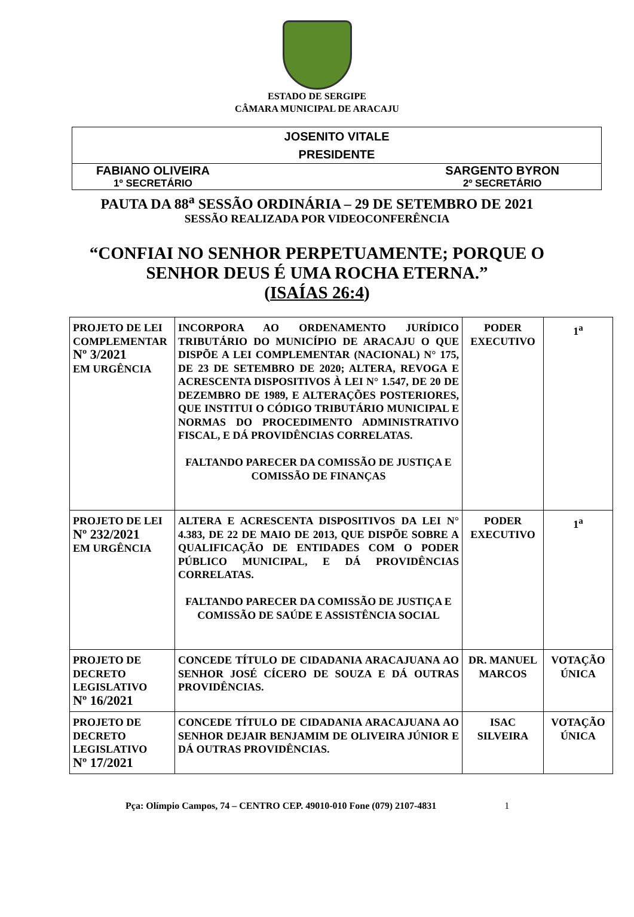ESTADO DE SERGIPE
CÂMARA MUNICIPAL DE ARACAJU
JOSENITO VITALE
PRESIDENTE
FABIANO OLIVEIRA
1º SECRETÁRIO
SARGENTO BYRON
2º SECRETÁRIO
PAUTA DA 88<sup>a</sup> SESSÃO ORDINÁRIA – 29 DE SETEMBRO DE 2021
SESSÃO REALIZADA POR VIDEOCONFERÊNCIA
“CONFIAI NO SENHOR PERPETUAMENTE; PORQUE O
SENHOR DEUS É UMA ROCHA ETERNA.”
(ISAÍAS 26:4)
| PROJETO DE LEI COMPLEMENTAR Nº 3/2021 EM URGÊNCIA | INCORPORA AO ORDENAMENTO JURÍDICO TRIBUTÁRIO DO MUNICÍPIO DE ARACAJU O QUE DISPÕE A LEI COMPLEMENTAR (NACIONAL) N° 175, DE 23 DE SETEMBRO DE 2020; ALTERA, REVOGA E ACRESCENTA DISPOSITIVOS À LEI N° 1.547, DE 20 DE DEZEMBRO DE 1989, E ALTERAÇÕES POSTERIORES, QUE INSTITUI O CÓDIGO TRIBUTÁRIO MUNICIPAL E NORMAS DO PROCEDIMENTO ADMINISTRATIVO FISCAL, E DÁ PROVIDÊNCIAS CORRELATAS. FALTANDO PARECER DA COMISSÃO DE JUSTIÇA E COMISSÃO DE FINANÇAS | PODER EXECUTIVO | 1<sup>a</sup> |
| PROJETO DE LEI Nº 232/2021 EM URGÊNCIA | ALTERA E ACRESCENTA DISPOSITIVOS DA LEI N° 4.383, DE 22 DE MAIO DE 2013, QUE DISPÕE SOBRE A QUALIFICAÇÃO DE ENTIDADES COM O PODER PÚBLICO MUNICIPAL, E DÁ PROVIDÊNCIAS CORRELATAS. FALTANDO PARECER DA COMISSÃO DE JUSTIÇA E COMISSÃO DE SAÚDE E ASSISTÊNCIA SOCIAL | PODER EXECUTIVO | 1<sup>a</sup> |
| PROJETO DE DECRETO LEGISLATIVO Nº 16/2021 | CONCEDE TÍTULO DE CIDADANIA ARACAJUANA AO SENHOR JOSÉ CÍCERO DE SOUZA E DÁ OUTRAS PROVIDÊNCIAS. | DR. MANUEL MARCOS | VOTAÇÃO ÚNICA |
| PROJETO DE DECRETO LEGISLATIVO Nº 17/2021 | CONCEDE TÍTULO DE CIDADANIA ARACAJUANA AO SENHOR DEJAIR BENJAMIM DE OLIVEIRA JÚNIOR E DÁ OUTRAS PROVIDÊNCIAS. | ISAC SILVEIRA | VOTAÇÃO ÚNICA |
Pça: Olímpio Campos, 74 – CENTRO CEP. 49010-010 Fone (079) 2107-4831 1